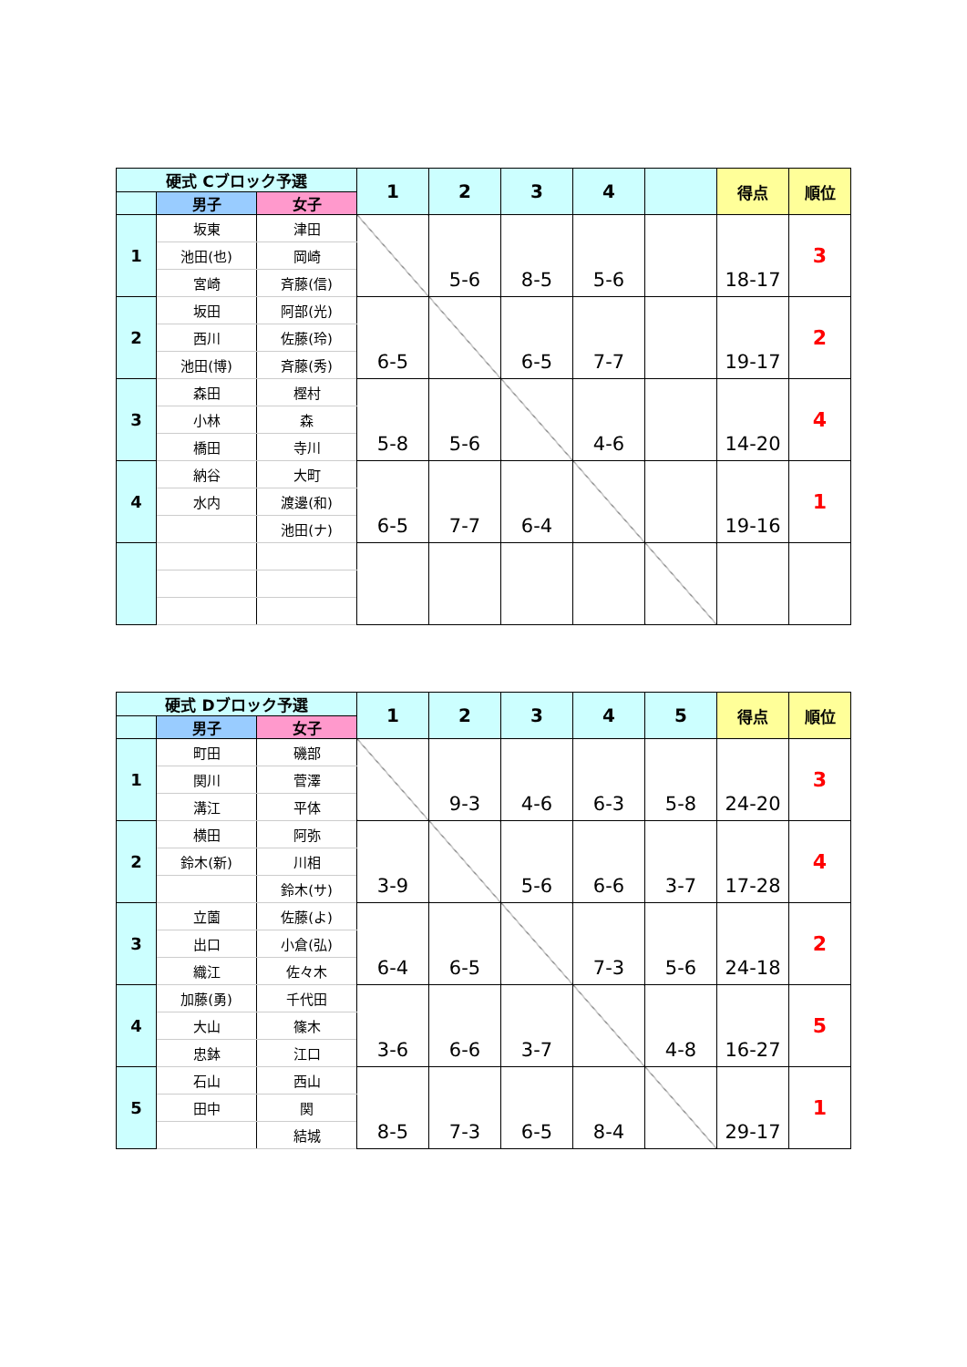| 硬式 Cブロック予選 | | | 1 | 2 | 3 | 4 | | 得点 | 順位 |
| | 男子 | 女子 | | | | | | | |
| 1 | 坂東 | 津田 | | 5-6 | 8-5 | 5-6 | | 18-17 | 3 |
| | 池田(也) | 岡崎 | | | | | | | |
| | 宮崎 | 斉藤(信) | | | | | | | |
| 2 | 坂田 | 阿部(光) | 6-5 | | 6-5 | 7-7 | | 19-17 | 2 |
| | 西川 | 佐藤(玲) | | | | | | | |
| | 池田(博) | 斉藤(秀) | | | | | | | |
| 3 | 森田 | 樫村 | 5-8 | 5-6 | | 4-6 | | 14-20 | 4 |
| | 小林 | 森 | | | | | | | |
| | 橋田 | 寺川 | | | | | | | |
| 4 | 納谷 | 大町 | 6-5 | 7-7 | 6-4 | | | 19-16 | 1 |
| | 水内 | 渡邊(和) | | | | | | | |
| | | 池田(ナ) | | | | | | | |
| 硬式 Dブロック予選 | | | 1 | 2 | 3 | 4 | 5 | 得点 | 順位 |
| | 男子 | 女子 | | | | | | | |
| 1 | 町田 | 磯部 | | 9-3 | 4-6 | 6-3 | 5-8 | 24-20 | 3 |
| | 関川 | 菅澤 | | | | | | | |
| | 溝江 | 平体 | | | | | | | |
| 2 | 横田 | 阿弥 | 3-9 | | 5-6 | 6-6 | 3-7 | 17-28 | 4 |
| | 鈴木(新) | 川相 | | | | | | | |
| | | 鈴木(サ) | | | | | | | |
| 3 | 立薗 | 佐藤(よ) | 6-4 | 6-5 | | 7-3 | 5-6 | 24-18 | 2 |
| | 出口 | 小倉(弘) | | | | | | | |
| | 織江 | 佐々木 | | | | | | | |
| 4 | 加藤(勇) | 千代田 | 3-6 | 6-6 | 3-7 | | 4-8 | 16-27 | 5 |
| | 大山 | 篠木 | | | | | | | |
| | 忠鉢 | 江口 | | | | | | | |
| 5 | 石山 | 西山 | 8-5 | 7-3 | 6-5 | 8-4 | | 29-17 | 1 |
| | 田中 | 関 | | | | | | | |
| | | 結城 | | | | | | | |